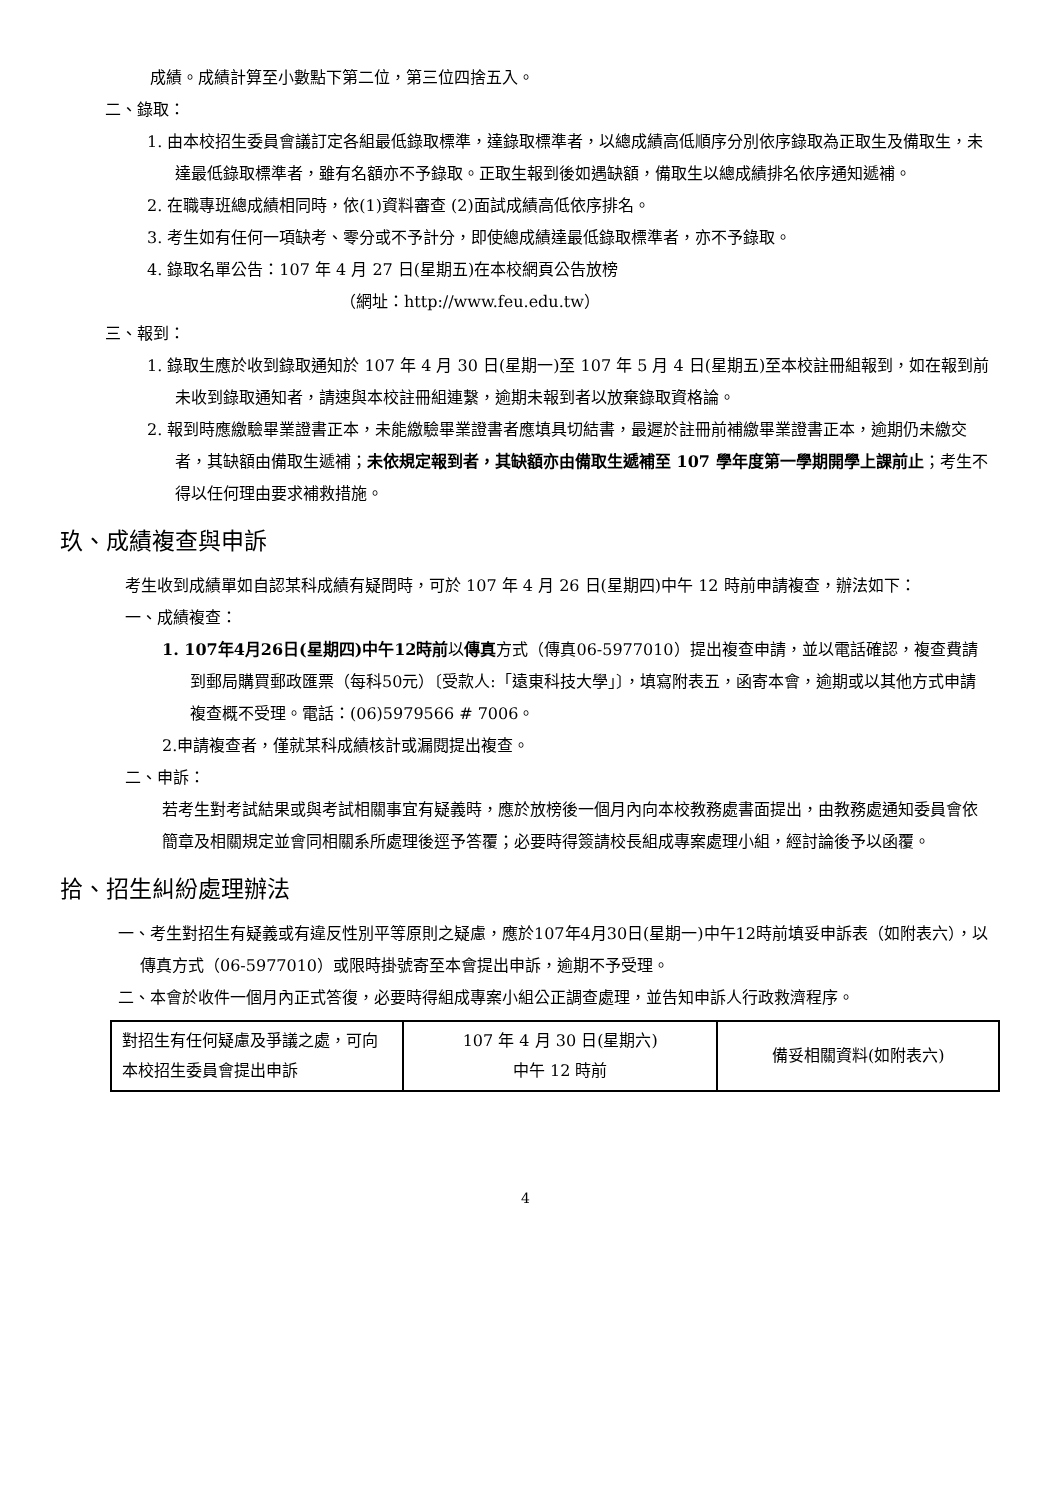成績。成績計算至小數點下第二位，第三位四捨五入。
二、錄取：
1. 由本校招生委員會議訂定各組最低錄取標準，達錄取標準者，以總成績高低順序分別依序錄取為正取生及備取生，未達最低錄取標準者，雖有名額亦不予錄取。正取生報到後如遇缺額，備取生以總成績排名依序通知遞補。
2. 在職專班總成績相同時，依(1)資料審查 (2)面試成績高低依序排名。
3. 考生如有任何一項缺考、零分或不予計分，即使總成績達最低錄取標準者，亦不予錄取。
4. 錄取名單公告：107 年 4 月 27 日(星期五)在本校網頁公告放榜
（網址：http://www.feu.edu.tw）
三、報到：
1. 錄取生應於收到錄取通知於 107 年 4 月 30 日(星期一)至 107 年 5 月 4 日(星期五)至本校註冊組報到，如在報到前未收到錄取通知者，請速與本校註冊組連繫，逾期未報到者以放棄錄取資格論。
2. 報到時應繳驗畢業證書正本，未能繳驗畢業證書者應填具切結書，最遲於註冊前補繳畢業證書正本，逾期仍未繳交者，其缺額由備取生遞補；未依規定報到者，其缺額亦由備取生遞補至 107 學年度第一學期開學上課前止；考生不得以任何理由要求補救措施。
玖、成績複查與申訴
考生收到成績單如自認某科成績有疑問時，可於 107 年 4 月 26 日(星期四)中午 12 時前申請複查，辦法如下：
一、成績複查：
1. 107年4月26日(星期四)中午12時前以傳真方式（傳真06-5977010）提出複查申請，並以電話確認，複查費請到郵局購買郵政匯票（每科50元）〔受款人:「遠東科技大學」〕，填寫附表五，函寄本會，逾期或以其他方式申請複查概不受理。電話：(06)5979566 # 7006。
2.申請複查者，僅就某科成績核計或漏閱提出複查。
二、申訴：
若考生對考試結果或與考試相關事宜有疑義時，應於放榜後一個月內向本校教務處書面提出，由教務處通知委員會依簡章及相關規定並會同相關系所處理後逕予答覆；必要時得簽請校長組成專案處理小組，經討論後予以函覆。
拾、招生糾紛處理辦法
一、考生對招生有疑義或有違反性別平等原則之疑慮，應於107年4月30日(星期一)中午12時前填妥申訴表（如附表六），以傳真方式（06-5977010）或限時掛號寄至本會提出申訴，逾期不予受理。
二、本會於收件一個月內正式答復，必要時得組成專案小組公正調查處理，並告知申訴人行政救濟程序。
| 對招生有任何疑慮及爭議之處，可向本校招生委員會提出申訴 | 107 年 4 月 30 日(星期六) 中午 12 時前 | 備妥相關資料(如附表六) |
4